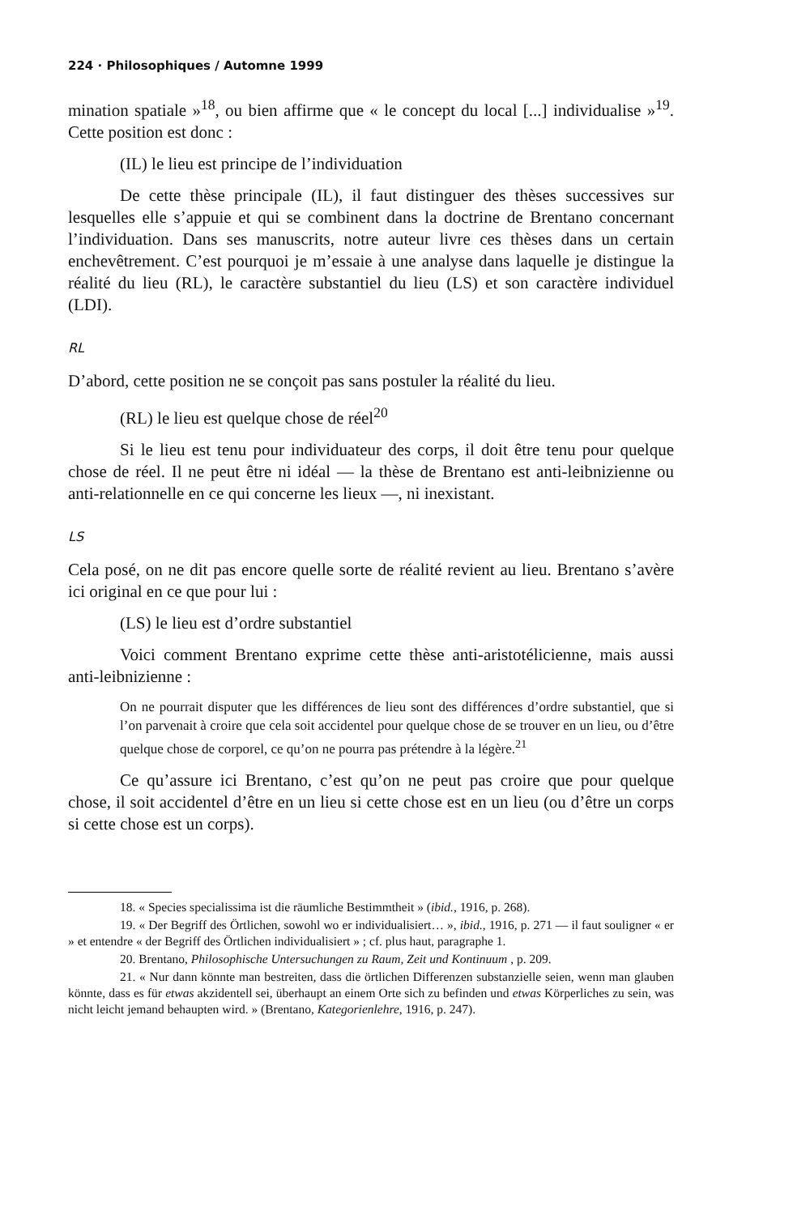224 · Philosophiques / Automne 1999
mination spatiale »<sup>18</sup>, ou bien affirme que « le concept du local [...] individualise »<sup>19</sup>. Cette position est donc :
(IL) le lieu est principe de l’individuation
De cette thèse principale (IL), il faut distinguer des thèses successives sur lesquelles elle s’appuie et qui se combinent dans la doctrine de Brentano concernant l’individuation. Dans ses manuscrits, notre auteur livre ces thèses dans un certain enchevêtrement. C’est pourquoi je m’essaie à une analyse dans laquelle je distingue la réalité du lieu (RL), le caractère substantiel du lieu (LS) et son caractère individuel (LDI).
RL
D’abord, cette position ne se conçoit pas sans postuler la réalité du lieu.
(RL) le lieu est quelque chose de réel<sup>20</sup>
Si le lieu est tenu pour individuateur des corps, il doit être tenu pour quelque chose de réel. Il ne peut être ni idéal — la thèse de Brentano est anti-leibnizienne ou anti-relationnelle en ce qui concerne les lieux —, ni inexistant.
LS
Cela posé, on ne dit pas encore quelle sorte de réalité revient au lieu. Brentano s’avère ici original en ce que pour lui :
(LS) le lieu est d’ordre substantiel
Voici comment Brentano exprime cette thèse anti-aristotélicienne, mais aussi anti-leibnizienne :
On ne pourrait disputer que les différences de lieu sont des différences d’ordre substantiel, que si l’on parvenait à croire que cela soit accidentel pour quelque chose de se trouver en un lieu, ou d’être quelque chose de corporel, ce qu’on ne pourra pas prétendre à la légère.<sup>21</sup>
Ce qu’assure ici Brentano, c’est qu’on ne peut pas croire que pour quelque chose, il soit accidentel d’être en un lieu si cette chose est en un lieu (ou d’être un corps si cette chose est un corps).
18. « Species specialissima ist die räumliche Bestimmtheit » (ibid., 1916, p. 268).
19. « Der Begriff des Örtlichen, sowohl wo er individualisiert… », ibid., 1916, p. 271 — il faut souligner « er » et entendre « der Begriff des Örtlichen individualisiert » ; cf. plus haut, paragraphe 1.
20. Brentano, Philosophische Untersuchungen zu Raum, Zeit und Kontinuum , p. 209.
21. « Nur dann könnte man bestreiten, dass die örtlichen Differenzen substanzielle seien, wenn man glauben könnte, dass es für etwas akzidentell sei, überhaupt an einem Orte sich zu befinden und etwas Körperliches zu sein, was nicht leicht jemand behaupten wird. » (Brentano, Kategorienlehre, 1916, p. 247).